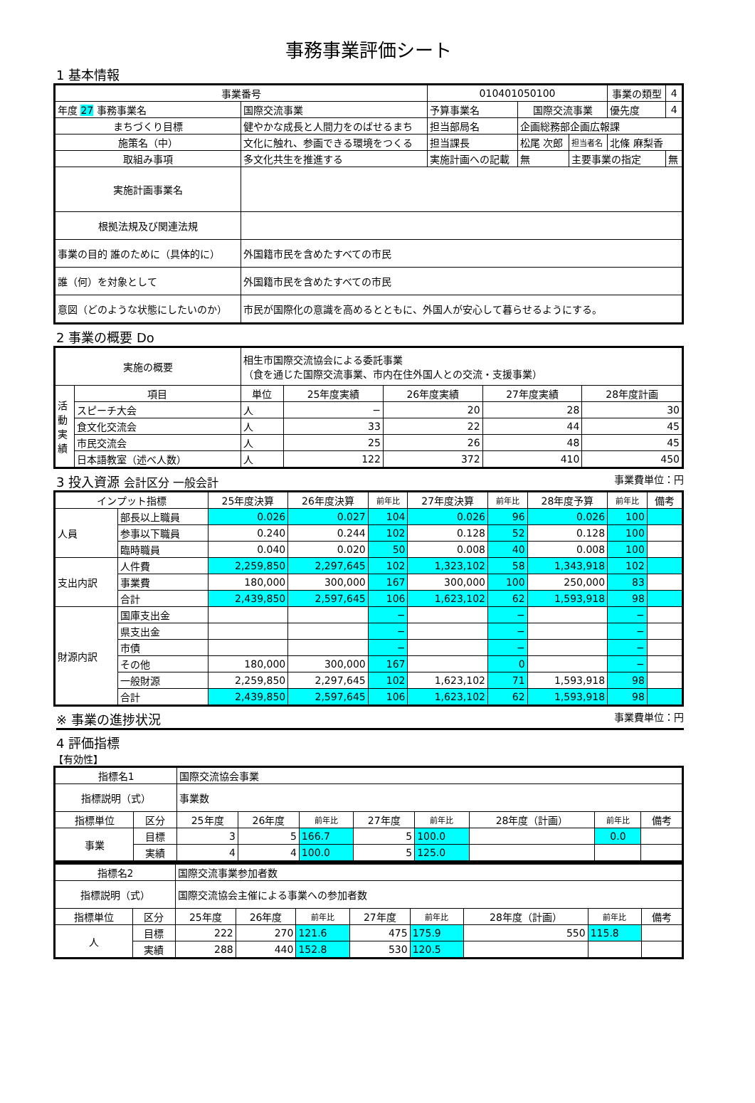事務事業評価シート
1 基本情報
| 事業番号 | | 010401050100 | | | 事業の類型 | 4 |
| 年度 27 事務事業名 | 国際交流事業 | 予算事業名 | 国際交流事業 | | 優先度 | 4 |
| まちづくり目標 | 健やかな成長と人間力をのばせるまち | 担当部局名 | 企画総務部企画広報課 | | | |
| 施策名（中） | 文化に触れ、参画できる環境をつくる | 担当課長 | 松尾 次郎 | 担当者名 | 北條 麻梨香 | |
| 取組み事項 | 多文化共生を推進する | 実施計画への記載 | 無 | 主要事業の指定 | | 無 |
| 実施計画事業名 | | | | | | |
| 根拠法規及び関連法規 | | | | | | |
| 事業の目的 誰のために（具体的に） | 外国籍市民を含めたすべての市民 | | | | | |
| 誰（何）を対象として | 外国籍市民を含めたすべての市民 | | | | | |
| 意図（どのような状態にしたいのか） | 市民が国際化の意識を高めるとともに、外国人が安心して暮らせるようにする。 | | | | | |
2 事業の概要 Do
| 実施の概要 | | 相生市国際交流協会による委託事業 （食を通じた国際交流事業、市内在住外国人との交流・支援事業） | | | | |
| 活動実績 | 項目 | 単位 | 25年度実績 | 26年度実績 | 27年度実績 | 28年度計画 |
| | スピーチ大会 | 人 | − | 20 | 28 | 30 |
| | 食文化交流会 | 人 | 33 | 22 | 44 | 45 |
| | 市民交流会 | 人 | 25 | 26 | 48 | 45 |
| | 日本語教室（述べ人数） | 人 | 122 | 372 | 410 | 450 |
3 投入資源 会計区分 一般会計 事業費単位：円
| インプット指標 | | 25年度決算 | 26年度決算 | 前年比 | 27年度決算 | 前年比 | 28年度予算 | 前年比 | 備考 |
| --- | --- | --- | --- | --- | --- | --- | --- | --- | --- |
| 人員 | 部長以上職員 | 0.026 | 0.027 | 104 | 0.026 | 96 | 0.026 | 100 | |
| | 参事以下職員 | 0.240 | 0.244 | 102 | 0.128 | 52 | 0.128 | 100 | |
| | 臨時職員 | 0.040 | 0.020 | 50 | 0.008 | 40 | 0.008 | 100 | |
| 支出内訳 | 人件費 | 2,259,850 | 2,297,645 | 102 | 1,323,102 | 58 | 1,343,918 | 102 | |
| | 事業費 | 180,000 | 300,000 | 167 | 300,000 | 100 | 250,000 | 83 | |
| | 合計 | 2,439,850 | 2,597,645 | 106 | 1,623,102 | 62 | 1,593,918 | 98 | |
| 財源内訳 | 国庫支出金 | | | − | | − | | − | |
| | 県支出金 | | | − | | − | | − | |
| | 市債 | | | − | | − | | − | |
| | その他 | 180,000 | 300,000 | 167 | | 0 | | − | |
| | 一般財源 | 2,259,850 | 2,297,645 | 102 | 1,623,102 | 71 | 1,593,918 | 98 | |
| | 合計 | 2,439,850 | 2,597,645 | 106 | 1,623,102 | 62 | 1,593,918 | 98 | |
※ 事業の進捗状況 事業費単位：円
4 評価指標
【有効性】
| 指標名1 | | 国際交流協会事業 | | | | | | | |
| 指標説明（式） | | 事業数 | | | | | | | |
| 指標単位 | 区分 | 25年度 | 26年度 | 前年比 | 27年度 | 前年比 | 28年度（計画） | 前年比 | 備考 |
| 事業 | 目標 | 3 | 5 | 166.7 | 5 | 100.0 | | 0.0 | |
| | 実績 | 4 | 4 | 100.0 | 5 | 125.0 | | | |
| 指標名2 | | 国際交流事業参加者数 | | | | | | | |
| 指標説明（式） | | 国際交流協会主催による事業への参加者数 | | | | | | | |
| 指標単位 | 区分 | 25年度 | 26年度 | 前年比 | 27年度 | 前年比 | 28年度（計画） | 前年比 | 備考 |
| 人 | 目標 | 222 | 270 | 121.6 | 475 | 175.9 | 550 | 115.8 | |
| | 実績 | 288 | 440 | 152.8 | 530 | 120.5 | | | |